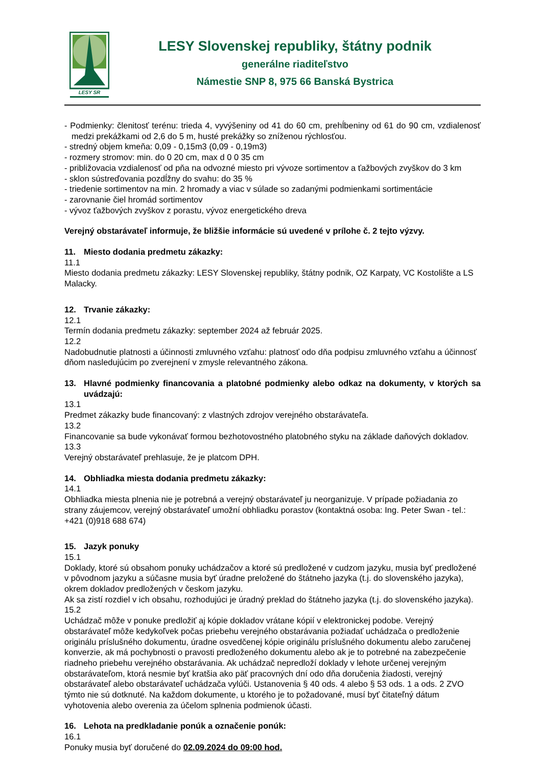LESY SR
LESY Slovenskej republiky, štátny podnik
generálne riaditeľstvo
Námestie SNP 8, 975 66 Banská Bystrica
- Podmienky: členitosť terénu: trieda 4, vyvýšeniny od 41 do 60 cm, prehĺbeniny od 61 do 90 cm, vzdialenosť medzi prekážkami od 2,6 do 5 m, husté prekážky so zníženou rýchlosťou.
- stredný objem kmeňa: 0,09 - 0,15m3 (0,09 - 0,19m3)
- rozmery stromov: min. do 0 20 cm, max d 0 0 35 cm
- približovacia vzdialenosť od pňa na odvozné miesto pri vývoze sortimentov a ťažbových zvyškov do 3 km
- sklon sústreďovania pozdĺžny do svahu: do 35 %
- triedenie sortimentov na min. 2 hromady a viac v súlade so zadanými podmienkami sortimentácie
- zarovnanie čiel hromád sortimentov
- vývoz ťažbových zvyškov z porastu, vývoz energetického dreva
Verejný obstarávateľ informuje, že bližšie informácie sú uvedené v prílohe č. 2 tejto výzvy.
11. Miesto dodania predmetu zákazky:
11.1
Miesto dodania predmetu zákazky: LESY Slovenskej republiky, štátny podnik, OZ Karpaty, VC Kostolište a LS Malacky.
12. Trvanie zákazky:
12.1
Termín dodania predmetu zákazky: september 2024 až február 2025.
12.2
Nadobudnutie platnosti a účinnosti zmluvného vzťahu: platnosť odo dňa podpisu zmluvného vzťahu a účinnosť dňom nasledujúcim po zverejnení v zmysle relevantného zákona.
13. Hlavné podmienky financovania a platobné podmienky alebo odkaz na dokumenty, v ktorých sa uvádzajú:
13.1
Predmet zákazky bude financovaný: z vlastných zdrojov verejného obstarávateľa.
13.2
Financovanie sa bude vykonávať formou bezhotovostného platobného styku na základe daňových dokladov.
13.3
Verejný obstarávateľ prehlasuje, že je platcom DPH.
14. Obhliadka miesta dodania predmetu zákazky:
14.1
Obhliadka miesta plnenia nie je potrebná a verejný obstarávateľ ju neorganizuje. V prípade požiadania zo strany záujemcov, verejný obstarávateľ umožní obhliadku porastov (kontaktná osoba: Ing. Peter Swan - tel.: +421 (0)918 688 674)
15. Jazyk ponuky
15.1
Doklady, ktoré sú obsahom ponuky uchádzačov a ktoré sú predložené v cudzom jazyku, musia byť predložené v pôvodnom jazyku a súčasne musia byť úradne preložené do štátneho jazyka (t.j. do slovenského jazyka), okrem dokladov predložených v českom jazyku.
Ak sa zistí rozdiel v ich obsahu, rozhodujúci je úradný preklad do štátneho jazyka (t.j. do slovenského jazyka).
15.2
Uchádzač môže v ponuke predložiť aj kópie dokladov vrátane kópií v elektronickej podobe. Verejný obstarávateľ môže kedykoľvek počas priebehu verejného obstarávania požiadať uchádzača o predloženie originálu príslušného dokumentu, úradne osvedčenej kópie originálu príslušného dokumentu alebo zaručenej konverzie, ak má pochybnosti o pravosti predloženého dokumentu alebo ak je to potrebné na zabezpečenie riadneho priebehu verejného obstarávania. Ak uchádzač nepredloží doklady v lehote určenej verejným obstarávateľom, ktorá nesmie byť kratšia ako päť pracovných dní odo dňa doručenia žiadosti, verejný obstarávateľ alebo obstarávateľ uchádzača vylúči. Ustanovenia § 40 ods. 4 alebo § 53 ods. 1 a ods. 2 ZVO týmto nie sú dotknuté. Na každom dokumente, u ktorého je to požadované, musí byť čitateľný dátum vyhotovenia alebo overenia za účelom splnenia podmienok účasti.
16. Lehota na predkladanie ponúk a označenie ponúk:
16.1
Ponuky musia byť doručené do 02.09.2024 do 09:00 hod.